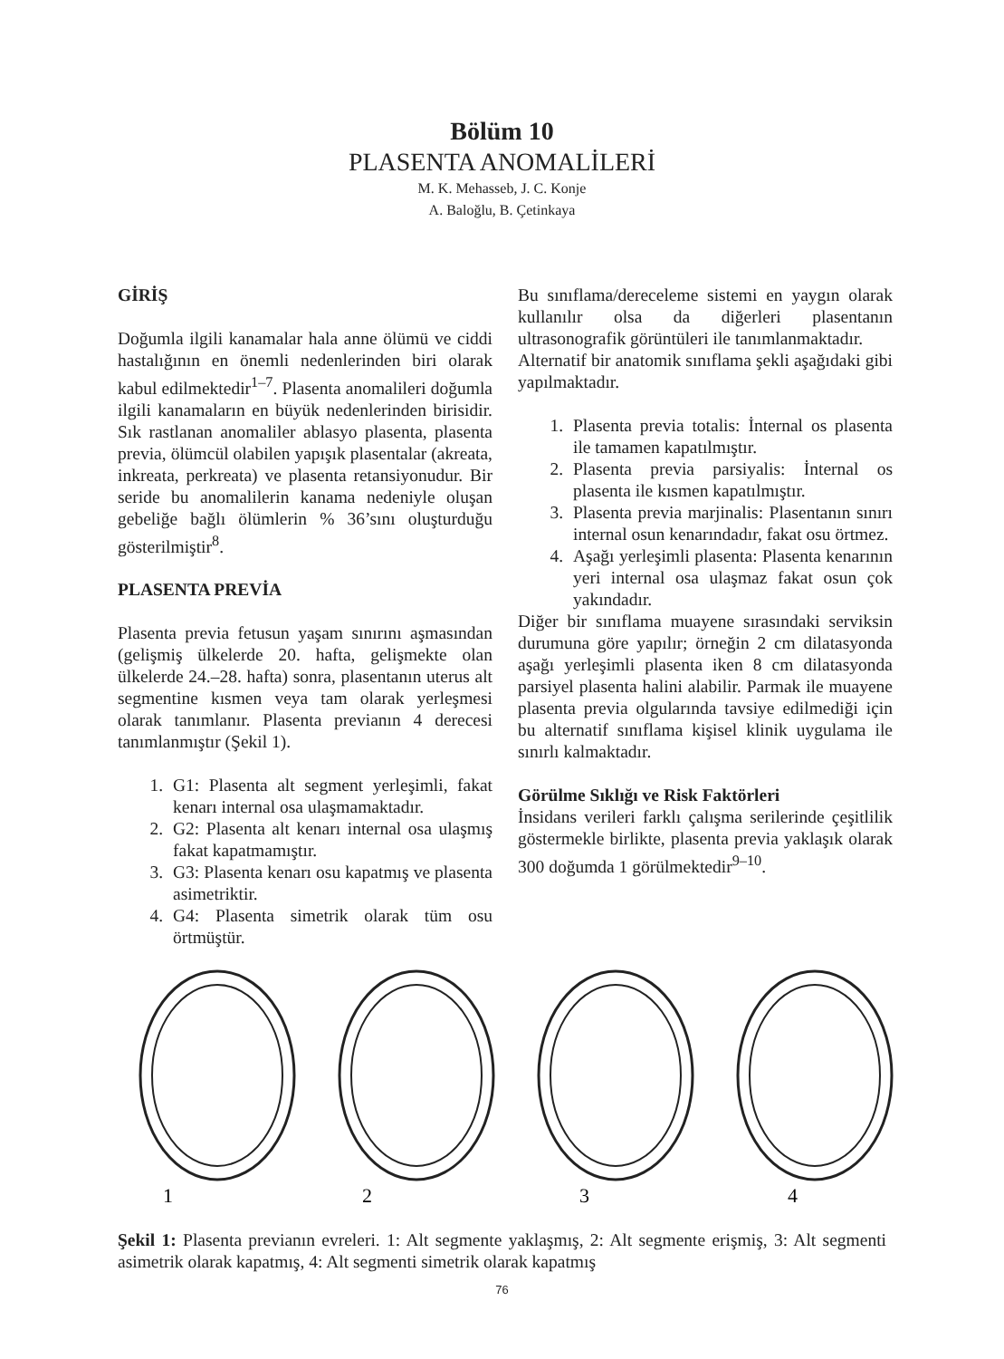Bölüm 10
PLASENTA ANOMALİLERİ
M. K. Mehasseb, J. C. Konje
A. Baloğlu, B. Çetinkaya
GİRİŞ
Doğumla ilgili kanamalar hala anne ölümü ve ciddi hastalığının en önemli nedenlerinden biri olarak kabul edilmektedir<sup>1–7</sup>. Plasenta anomalileri doğumla ilgili kanamaların en büyük nedenlerinden birisidir. Sık rastlanan anomaliler ablasyo plasenta, plasenta previa, ölümcül olabilen yapışık plasentalar (akreata, inkreata, perkreata) ve plasenta retansiyonudur. Bir seride bu anomalilerin kanama nedeniyle oluşan gebeliğe bağlı ölümlerin % 36’sını oluşturduğu gösterilmiştir<sup>8</sup>.
PLASENTA PREVİA
Plasenta previa fetusun yaşam sınırını aşmasından (gelişmiş ülkelerde 20. hafta, gelişmekte olan ülkelerde 24.–28. hafta) sonra, plasentanın uterus alt segmentine kısmen veya tam olarak yerleşmesi olarak tanımlanır. Plasenta previanın 4 derecesi tanımlanmıştır (Şekil 1).
1. G1: Plasenta alt segment yerleşimli, fakat kenarı internal osa ulaşmamaktadır.
2. G2: Plasenta alt kenarı internal osa ulaşmış fakat kapatmamıştır.
3. G3: Plasenta kenarı osu kapatmış ve plasenta asimetriktir.
4. G4: Plasenta simetrik olarak tüm osu örtmüştür.
Bu sınıflama/dereceleme sistemi en yaygın olarak kullanılır olsa da diğerleri plasentanın ultrasonografik görüntüleri ile tanımlanmaktadır.
Alternatif bir anatomik sınıflama şekli aşağıdaki gibi yapılmaktadır.
1. Plasenta previa totalis: İnternal os plasenta ile tamamen kapatılmıştır.
2. Plasenta previa parsiyalis: İnternal os plasenta ile kısmen kapatılmıştır.
3. Plasenta previa marjinalis: Plasentanın sınırı internal osun kenarındadır, fakat osu örtmez.
4. Aşağı yerleşimli plasenta: Plasenta kenarının yeri internal osa ulaşmaz fakat osun çok yakındadır.
Diğer bir sınıflama muayene sırasındaki serviksin durumuna göre yapılır; örneğin 2 cm dilatasyonda aşağı yerleşimli plasenta iken 8 cm dilatasyonda parsiyel plasenta halini alabilir. Parmak ile muayene plasenta previa olgularında tavsiye edilmediği için bu alternatif sınıflama kişisel klinik uygulama ile sınırlı kalmaktadır.
Görülme Sıklığı ve Risk Faktörleri
İnsidans verileri farklı çalışma serilerinde çeşitlilik göstermekle birlikte, plasenta previa yaklaşık olarak 300 doğumda 1 görülmektedir<sup>9–10</sup>.
1
2
3
4
Şekil 1: Plasenta previanın evreleri. 1: Alt segmente yaklaşmış, 2: Alt segmente erişmiş, 3: Alt segmenti asimetrik olarak kapatmış, 4: Alt segmenti simetrik olarak kapatmış
76